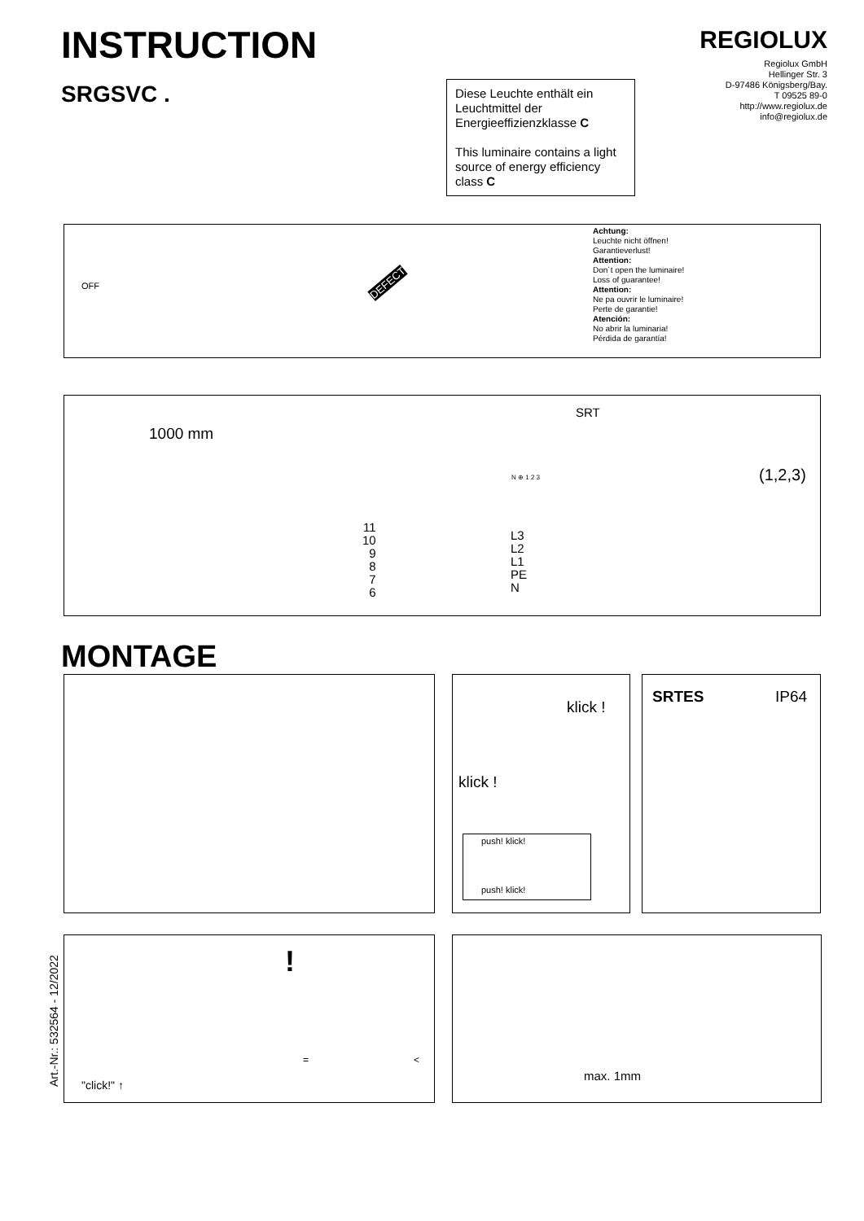INSTRUCTION
SRGSVC .
REGIOLUX
Regiolux GmbH
Hellinger Str. 3
D-97486 Königsberg/Bay.
T 09525 89-0
http://www.regiolux.de
info@regiolux.de
Diese Leuchte enthält ein Leuchtmittel der Energieeffizienzklasse C
This luminaire contains a light source of energy efficiency class C
OFF DEFECT
Achtung:
Leuchte nicht öffnen!
Garantieverlust!
Attention:
Don´t open the luminaire!
Loss of guarantee!
Attention:
Ne pa ouvrir le luminaire!
Perte de garantie!
Atención:
No abrir la luminaria!
Pérdida de garantía!
1000 mm
SRT
N ⊕ 1 2 3
11
10
9
8
7
6
L3
L2
L1
PE
N
(1,2,3)
MONTAGE
klick !
klick !
push! klick!
push! klick!
SRTES IP64
"click!" ↑
!
= <
max. 1mm
Art.-Nr.: 532564 - 12/2022